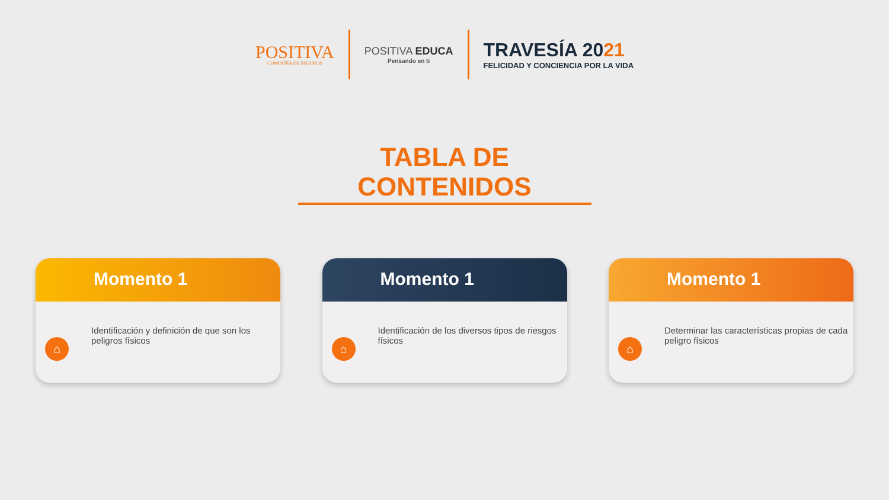POSITIVA
COMPAÑÍA DE SEGUROS
POSITIVA EDUCA
Pensando en ti
TRAVESÍA 2021
FELICIDAD Y CONCIENCIA POR LA VIDA
TABLA DE CONTENIDOS
Momento 1
⌂
Identificación y definición de que son los peligros físicos
Momento 1
⌂
Identificación de los diversos tipos de riesgos físicos
Momento 1
⌂
Determinar las características propias de cada peligro físicos